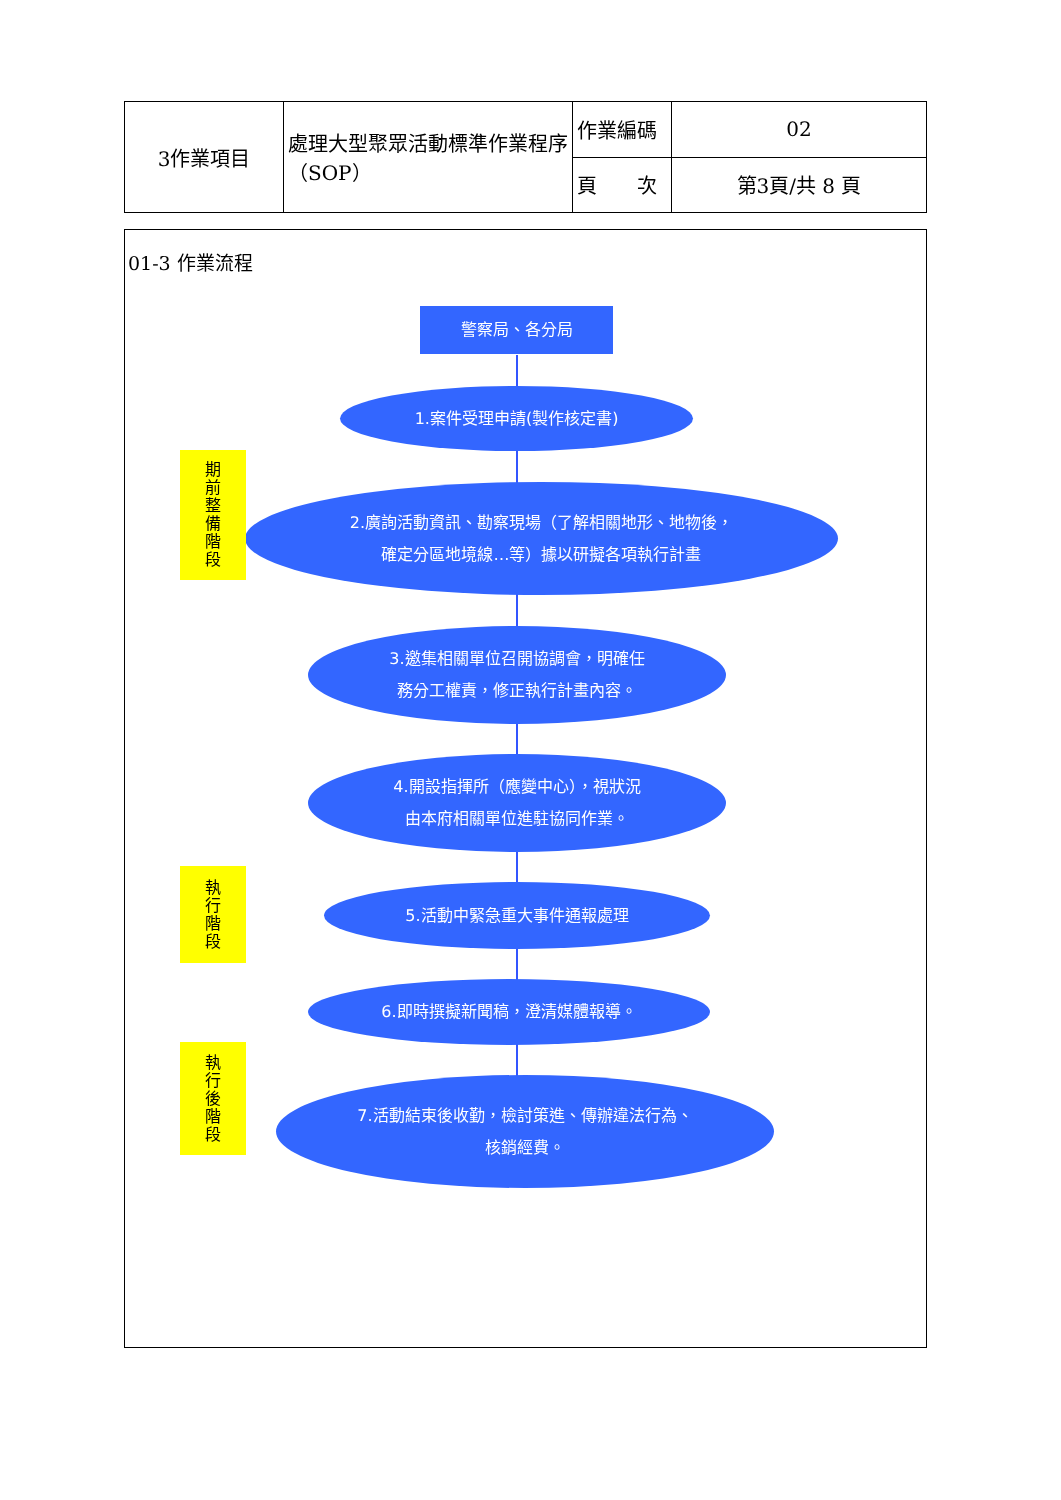| 3作業項目 | 處理大型聚眾活動標準作業程序（SOP） | 作業編碼 | 02 |
| | | 頁 次 | 第3頁/共 8 頁 |
01-3 作業流程
警察局、各分局
1.案件受理申請(製作核定書)
2.廣詢活動資訊、勘察現場（了解相關地形、地物後，
確定分區地境線…等）據以研擬各項執行計畫
3.邀集相關單位召開協調會，明確任
務分工權責，修正執行計畫內容。
4.開設指揮所（應變中心），視狀況
由本府相關單位進駐協同作業。
5.活動中緊急重大事件通報處理
6.即時撰擬新聞稿，澄清媒體報導。
7.活動結束後收勤，檢討策進、傳辦違法行為、
核銷經費。
期
前
整
備
階
段
執
行
階
段
執
行
後
階
段